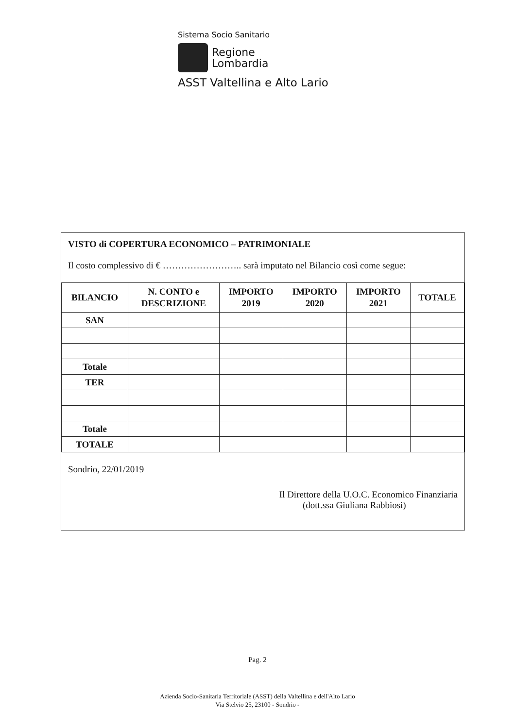Sistema Socio Sanitario
Regione
Lombardia
ASST Valtellina e Alto Lario
VISTO di COPERTURA ECONOMICO – PATRIMONIALE
Il costo complessivo di € …………………….. sarà imputato nel Bilancio così come segue:
| BILANCIO | N. CONTO e DESCRIZIONE | IMPORTO 2019 | IMPORTO 2020 | IMPORTO 2021 | TOTALE |
| --- | --- | --- | --- | --- | --- |
| SAN | | | | | |
| Totale | | | | | |
| TER | | | | | |
| Totale | | | | | |
| TOTALE | | | | | |
Sondrio, 22/01/2019
Il Direttore della U.O.C. Economico Finanziaria
(dott.ssa Giuliana Rabbiosi)
Pag. 2
Azienda Socio-Sanitaria Territoriale (ASST) della Valtellina e dell'Alto Lario
Via Stelvio 25, 23100 - Sondrio -